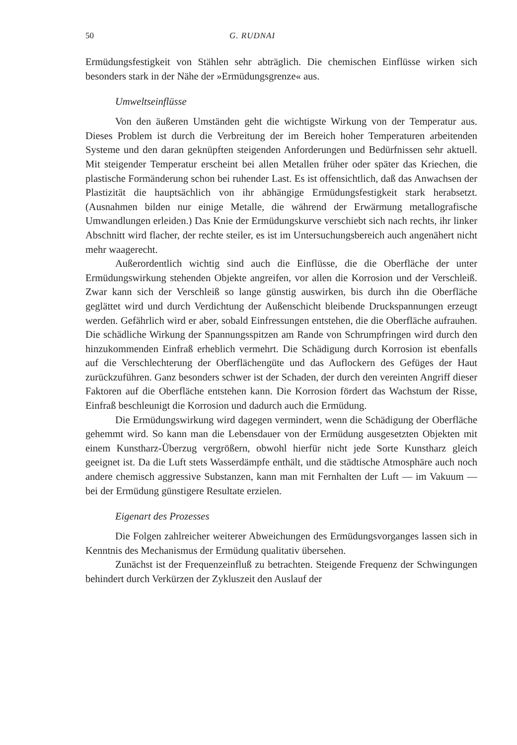50 G. RUDNAI
Ermüdungsfestigkeit von Stählen sehr abträglich. Die chemischen Einflüsse wirken sich besonders stark in der Nähe der »Ermüdungsgrenze« aus.
Umweltseinflüsse
Von den äußeren Umständen geht die wichtigste Wirkung von der Temperatur aus. Dieses Problem ist durch die Verbreitung der im Bereich hoher Temperaturen arbeitenden Systeme und den daran geknüpften steigenden Anforderungen und Bedürfnissen sehr aktuell. Mit steigender Temperatur erscheint bei allen Metallen früher oder später das Kriechen, die plastische Formänderung schon bei ruhender Last. Es ist offensichtlich, daß das Anwachsen der Plastizität die hauptsächlich von ihr abhängige Ermüdungsfestigkeit stark herabsetzt. (Ausnahmen bilden nur einige Metalle, die während der Erwärmung metallografische Umwandlungen erleiden.) Das Knie der Ermüdungskurve verschiebt sich nach rechts, ihr linker Abschnitt wird flacher, der rechte steiler, es ist im Untersuchungsbereich auch angenähert nicht mehr waagerecht.
Außerordentlich wichtig sind auch die Einflüsse, die die Oberfläche der unter Ermüdungswirkung stehenden Objekte angreifen, vor allen die Korrosion und der Verschleiß. Zwar kann sich der Verschleiß so lange günstig auswirken, bis durch ihn die Oberfläche geglättet wird und durch Verdichtung der Außenschicht bleibende Druckspannungen erzeugt werden. Gefährlich wird er aber, sobald Einfressungen entstehen, die die Oberfläche aufrauhen. Die schädliche Wirkung der Spannungsspitzen am Rande von Schrumpfringen wird durch den hinzukommenden Einfraß erheblich vermehrt. Die Schädigung durch Korrosion ist ebenfalls auf die Verschlechterung der Oberflächengüte und das Auflockern des Gefüges der Haut zurückzuführen. Ganz besonders schwer ist der Schaden, der durch den vereinten Angriff dieser Faktoren auf die Oberfläche entstehen kann. Die Korrosion fördert das Wachstum der Risse, Einfraß beschleunigt die Korrosion und dadurch auch die Ermüdung.
Die Ermüdungswirkung wird dagegen vermindert, wenn die Schädigung der Oberfläche gehemmt wird. So kann man die Lebensdauer von der Ermüdung ausgesetzten Objekten mit einem Kunstharz-Überzug vergrößern, obwohl hierfür nicht jede Sorte Kunstharz gleich geeignet ist. Da die Luft stets Wasserdämpfe enthält, und die städtische Atmosphäre auch noch andere chemisch aggressive Substanzen, kann man mit Fernhalten der Luft — im Vakuum — bei der Ermüdung günstigere Resultate erzielen.
Eigenart des Prozesses
Die Folgen zahlreicher weiterer Abweichungen des Ermüdungsvorganges lassen sich in Kenntnis des Mechanismus der Ermüdung qualitativ übersehen.
Zunächst ist der Frequenzeinfluß zu betrachten. Steigende Frequenz der Schwingungen behindert durch Verkürzen der Zykluszeit den Auslauf der